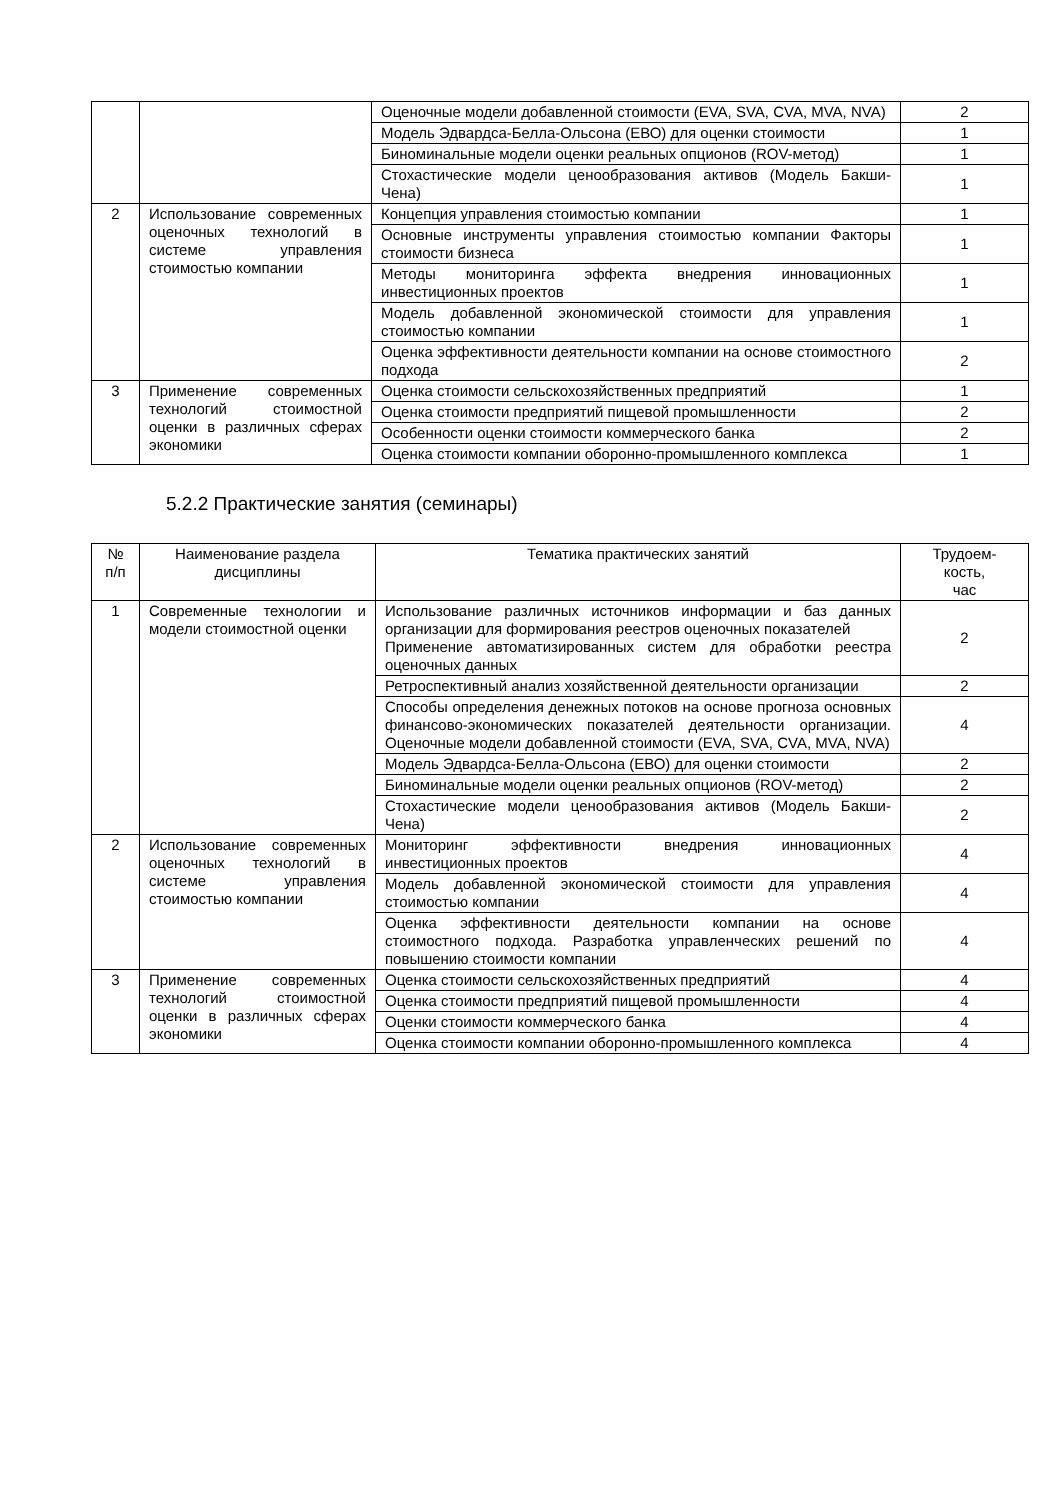| | | Оценочные модели добавленной стоимости (EVA, SVA, CVA, MVA, NVA) | 2 |
| | | Модель Эдвардса-Белла-Ольсона (ЕВО) для оценки стоимости | 1 |
| | | Биноминальные модели оценки реальных опционов (ROV-метод) | 1 |
| | | Стохастические модели ценообразования активов (Модель Бакши-Чена) | 1 |
| 2 | Использование современных оценочных технологий в системе управления стоимостью компании | Концепция управления стоимостью компании | 1 |
| | | Основные инструменты управления стоимостью компании Факторы стоимости бизнеса | 1 |
| | | Методы мониторинга эффекта внедрения инновационных инвестиционных проектов | 1 |
| | | Модель добавленной экономической стоимости для управления стоимостью компании | 1 |
| | | Оценка эффективности деятельности компании на основе стоимостного подхода | 2 |
| 3 | Применение современных технологий стоимостной оценки в различных сферах экономики | Оценка стоимости сельскохозяйственных предприятий | 1 |
| | | Оценка стоимости предприятий пищевой промышленности | 2 |
| | | Особенности оценки стоимости коммерческого банка | 2 |
| | | Оценка стоимости компании оборонно-промышленного комплекса | 1 |
5.2.2 Практические занятия (семинары)
| № п/п | Наименование раздела дисциплины | Тематика практических занятий | Трудоем- кость, час |
| --- | --- | --- | --- |
| 1 | Современные технологии и модели стоимостной оценки | Использование различных источников информации и баз данных организации для формирования реестров оценочных показателей Применение автоматизированных систем для обработки реестра оценочных данных | 2 |
| | | Ретроспективный анализ хозяйственной деятельности организации | 2 |
| | | Способы определения денежных потоков на основе прогноза основных финансово-экономических показателей деятельности организации. Оценочные модели добавленной стоимости (EVA, SVA, CVA, MVA, NVA) | 4 |
| | | Модель Эдвардса-Белла-Ольсона (ЕВО) для оценки стоимости | 2 |
| | | Биноминальные модели оценки реальных опционов (ROV-метод) | 2 |
| | | Стохастические модели ценообразования активов (Модель Бакши-Чена) | 2 |
| 2 | Использование современных оценочных технологий в системе управления стоимостью компании | Мониторинг эффективности внедрения инновационных инвестиционных проектов | 4 |
| | | Модель добавленной экономической стоимости для управления стоимостью компании | 4 |
| | | Оценка эффективности деятельности компании на основе стоимостного подхода. Разработка управленческих решений по повышению стоимости компании | 4 |
| 3 | Применение современных технологий стоимостной оценки в различных сферах экономики | Оценка стоимости сельскохозяйственных предприятий | 4 |
| | | Оценка стоимости предприятий пищевой промышленности | 4 |
| | | Оценки стоимости коммерческого банка | 4 |
| | | Оценка стоимости компании оборонно-промышленного комплекса | 4 |